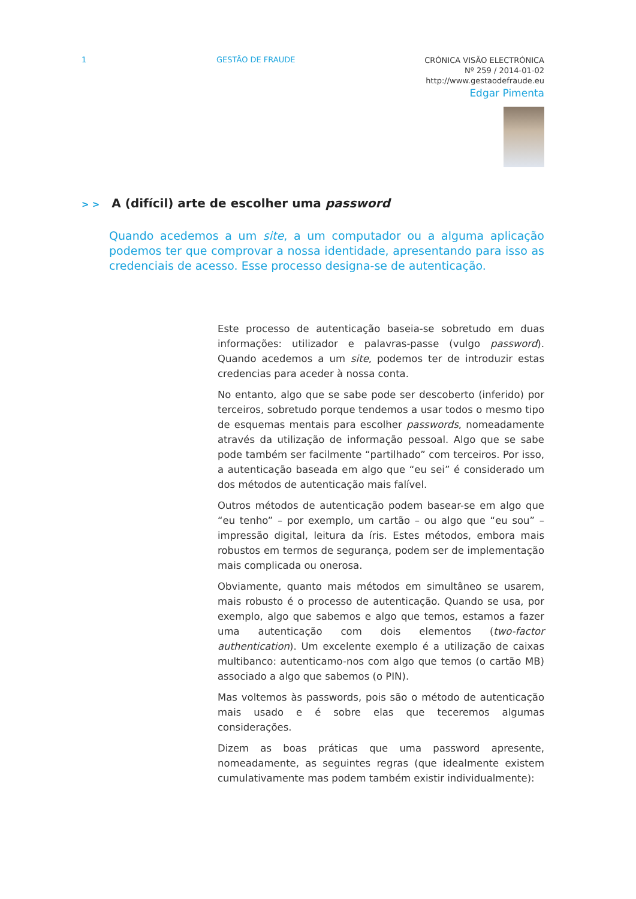1 GESTÃO DE FRAUDE
CRÓNICA VISÃO ELECTRÓNICA
Nº 259 / 2014-01-02
http://www.gestaodefraude.eu
Edgar Pimenta
> > A (difícil) arte de escolher uma password
Quando acedemos a um site, a um computador ou a alguma aplicação podemos ter que comprovar a nossa identidade, apresentando para isso as credenciais de acesso. Esse processo designa-se de autenticação.
Este processo de autenticação baseia-se sobretudo em duas informações: utilizador e palavras-passe (vulgo password). Quando acedemos a um site, podemos ter de introduzir estas credencias para aceder à nossa conta.
No entanto, algo que se sabe pode ser descoberto (inferido) por terceiros, sobretudo porque tendemos a usar todos o mesmo tipo de esquemas mentais para escolher passwords, nomeadamente através da utilização de informação pessoal. Algo que se sabe pode também ser facilmente “partilhado” com terceiros. Por isso, a autenticação baseada em algo que “eu sei” é considerado um dos métodos de autenticação mais falível.
Outros métodos de autenticação podem basear-se em algo que “eu tenho” – por exemplo, um cartão – ou algo que “eu sou” – impressão digital, leitura da íris. Estes métodos, embora mais robustos em termos de segurança, podem ser de implementação mais complicada ou onerosa.
Obviamente, quanto mais métodos em simultâneo se usarem, mais robusto é o processo de autenticação. Quando se usa, por exemplo, algo que sabemos e algo que temos, estamos a fazer uma autenticação com dois elementos (two-factor authentication). Um excelente exemplo é a utilização de caixas multibanco: autenticamo-nos com algo que temos (o cartão MB) associado a algo que sabemos (o PIN).
Mas voltemos às passwords, pois são o método de autenticação mais usado e é sobre elas que teceremos algumas considerações.
Dizem as boas práticas que uma password apresente, nomeadamente, as seguintes regras (que idealmente existem cumulativamente mas podem também existir individualmente):